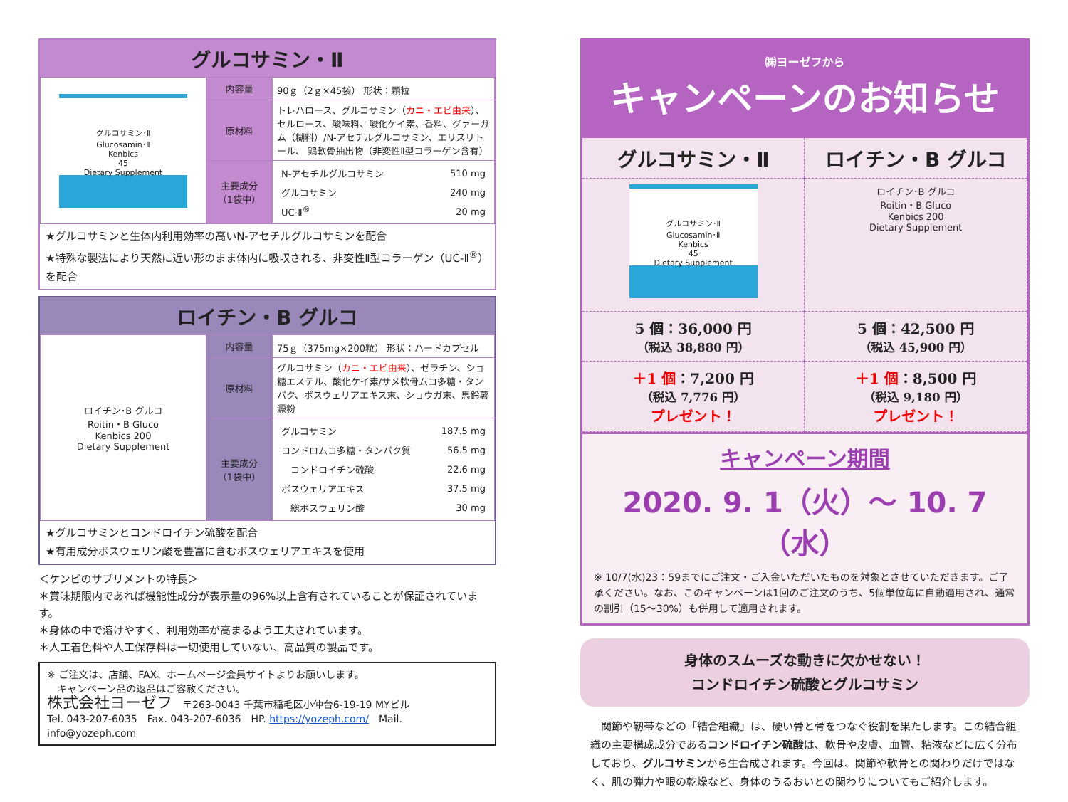グルコサミン・Ⅱ
| グルコサミン･Ⅱ Glucosamin･Ⅱ Kenbics 45 Dietary Supplement | 内容量 | 90ｇ（2ｇ×45袋） 形状：顆粒 |
| | 原材料 | トレハロース、グルコサミン（ カニ・エビ由来 ）、セルロース、酸味料、酸化ケイ素、香料、グァーガム（糊料）/N-アセチルグルコサミン、エリスリトール、 鶏軟骨抽出物（非変性Ⅱ型コラーゲン含有） |
| | 主要成分 （1袋中） | / N-アセチルグルコサミン / 510 mg / / グルコサミン / 240 mg / / UC-Ⅱ<sup>®</sup> / 20 mg / |
★グルコサミンと生体内利用効率の高いN-アセチルグルコサミンを配合
★特殊な製法により天然に近い形のまま体内に吸収される、非変性Ⅱ型コラーゲン（UC-Ⅱ<sup>®</sup>）を配合
ロイチン・B グルコ
| ロイチン･B グルコ Roitin・B Gluco Kenbics 200 Dietary Supplement | 内容量 | 75ｇ（375mg×200粒） 形状：ハードカプセル |
| | 原材料 | グルコサミン（ カニ・エビ由来 ）、ゼラチン、ショ糖エステル、酸化ケイ素/サメ軟骨ムコ多糖・タンパク、ボスウェリアエキス末、ショウガ末、馬鈴薯澱粉 |
| | 主要成分 （1袋中） | / グルコサミン / 187.5 mg / / コンドロムコ多糖・タンパク質 / 56.5 mg / / コンドロイチン硫酸 / 22.6 mg / / ボスウェリアエキス / 37.5 mg / / 総ボスウェリン酸 / 30 mg / |
★グルコサミンとコンドロイチン硫酸を配合
★有用成分ボスウェリン酸を豊富に含むボスウェリアエキスを使用
＜ケンビのサプリメントの特長＞
＊賞味期限内であれば機能性成分が表示量の96%以上含有されていることが保証されています。
＊身体の中で溶けやすく、利用効率が高まるよう工夫されています。
＊人工着色料や人工保存料は一切使用していない、高品質の製品です。
※ ご注文は、店舗、FAX、ホームページ会員サイトよりお願いします。
　キャンペーン品の返品はご容赦ください。
株式会社ヨーゼフ　〒263-0043 千葉市稲毛区小仲台6-19-19 MYビル
Tel. 043-207-6035　Fax. 043-207-6036　HP. https://yozeph.com/　Mail. info@yozeph.com
㈱ヨーゼフから
キャンペーンのお知らせ
グルコサミン・Ⅱ
ロイチン・B グルコ
グルコサミン･Ⅱ
Glucosamin･Ⅱ
Kenbics
45
Dietary Supplement
ロイチン･B グルコ
Roitin・B Gluco
Kenbics 200
Dietary Supplement
5 個：36,000 円
（税込 38,880 円）
5 個：42,500 円
（税込 45,900 円）
＋1 個：7,200 円
（税込 7,776 円）
プレゼント！
＋1 個：8,500 円
（税込 9,180 円）
プレゼント！
キャンペーン期間
2020. 9. 1（火）～ 10. 7（水）
※ 10/7(水)23：59までにご注文・ご入金いただいたものを対象とさせていただきます。ご了承ください。なお、このキャンペーンは1回のご注文のうち、5個単位毎に自動適用され、通常の割引（15～30%）も併用して適用されます。
身体のスムーズな動きに欠かせない！
コンドロイチン硫酸とグルコサミン
　関節や靭帯などの「結合組織」は、硬い骨と骨をつなぐ役割を果たします。この結合組織の主要構成成分であるコンドロイチン硫酸は、軟骨や皮膚、血管、粘液などに広く分布しており、グルコサミンから生合成されます。今回は、関節や軟骨との関わりだけではなく、肌の弾力や眼の乾燥など、身体のうるおいとの関わりについてもご紹介します。